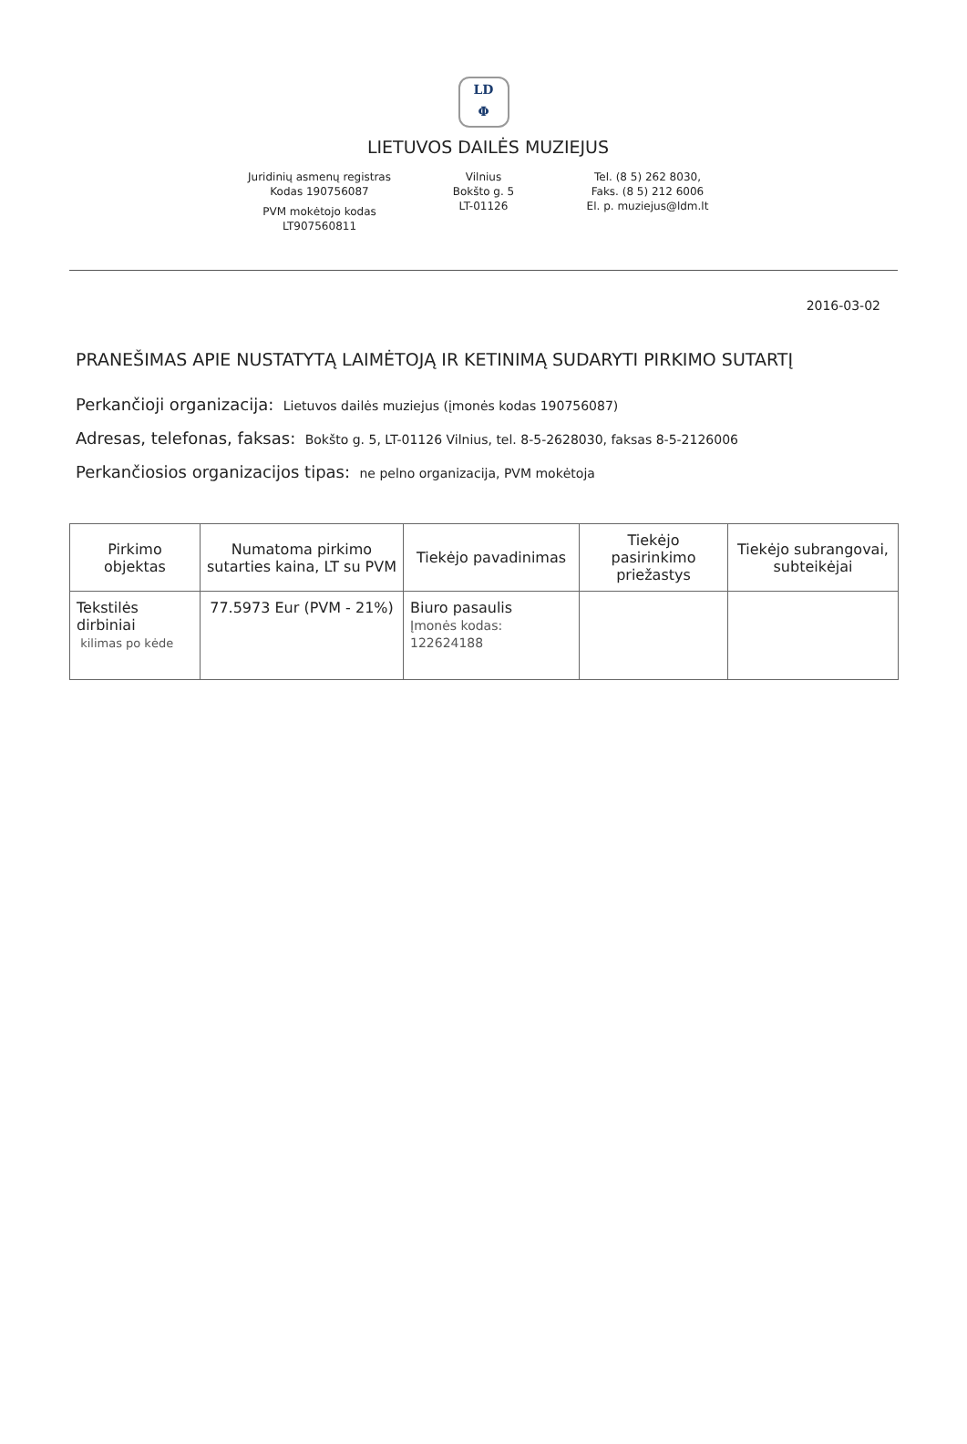LD
Φ
LIETUVOS DAILĖS MUZIEJUS
Juridinių asmenų registras
Kodas 190756087
PVM mokėtojo kodas
LT907560811
Vilnius
Bokšto g. 5
LT-01126
Tel. (8 5) 262 8030,
Faks. (8 5) 212 6006
El. p. muziejus@ldm.lt
2016-03-02
PRANEŠIMAS APIE NUSTATYTĄ LAIMĖTOJĄ IR KETINIMĄ SUDARYTI PIRKIMO SUTARTĮ
Perkančioji organizacija: Lietuvos dailės muziejus (įmonės kodas 190756087)
Adresas, telefonas, faksas: Bokšto g. 5, LT-01126 Vilnius, tel. 8-5-2628030, faksas 8-5-2126006
Perkančiosios organizacijos tipas: ne pelno organizacija, PVM mokėtoja
| Pirkimo objektas | Numatoma pirkimo sutarties kaina, LT su PVM | Tiekėjo pavadinimas | Tiekėjo pasirinkimo priežastys | Tiekėjo subrangovai, subteikėjai |
| --- | --- | --- | --- | --- |
| Tekstilės dirbiniai kilimas po kėde | 77.5973 Eur (PVM - 21%) | Biuro pasaulis Įmonės kodas: 122624188 | | |